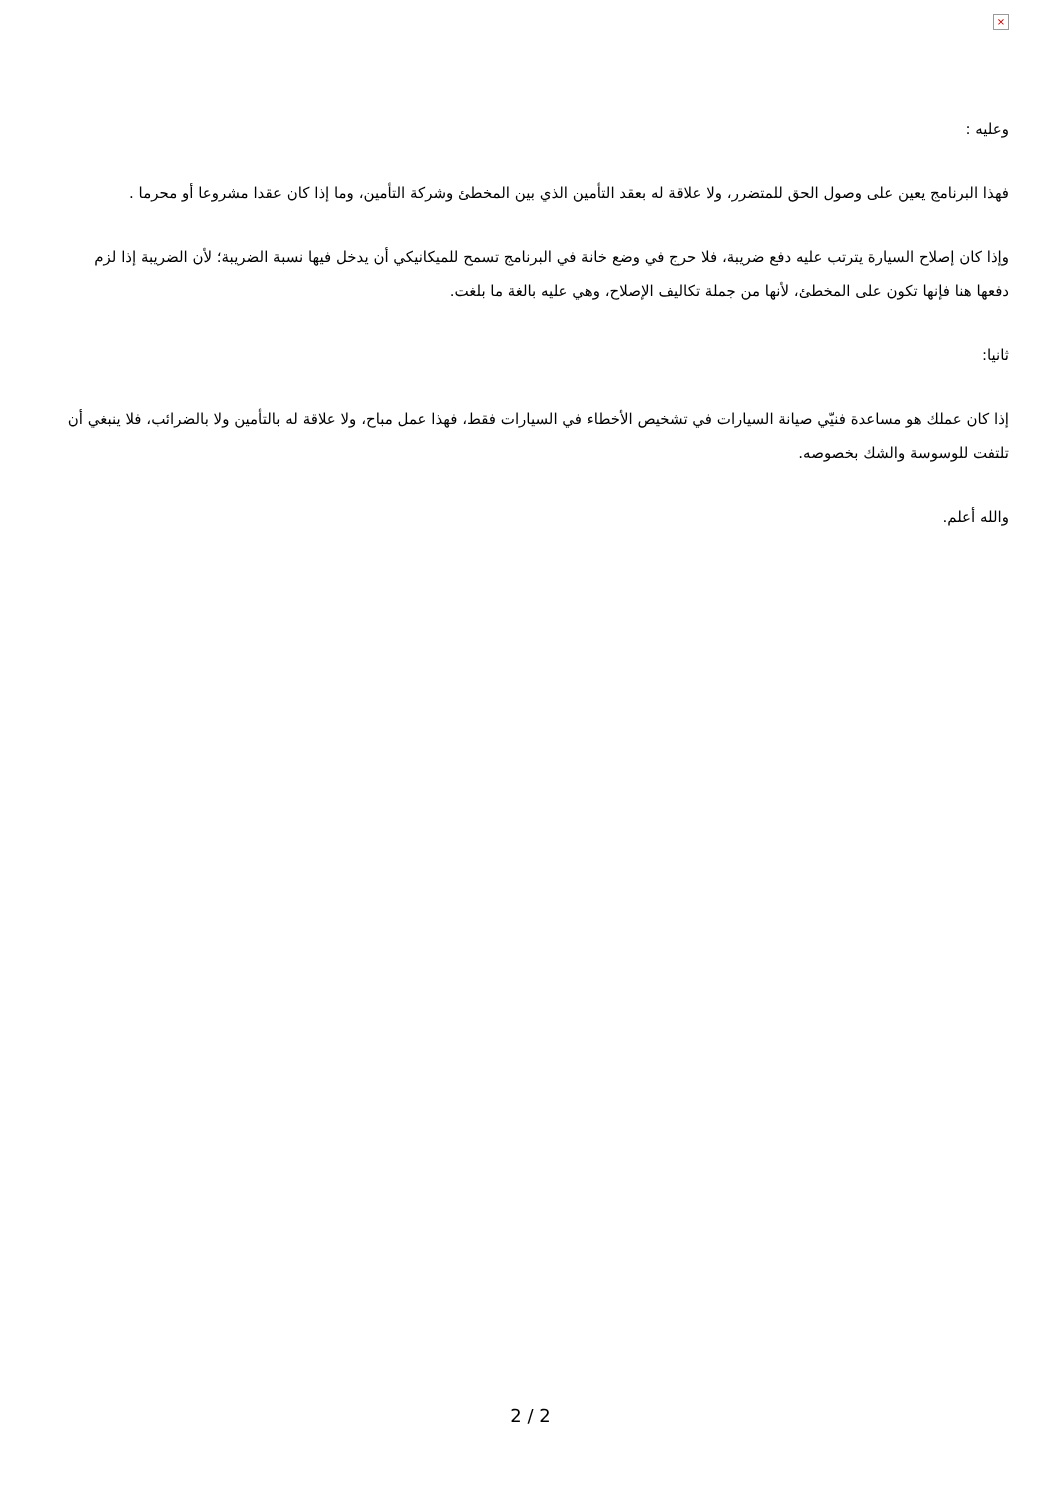×
وعليه :
فهذا البرنامج يعين على وصول الحق للمتضرر، ولا علاقة له بعقد التأمين الذي بين المخطئ وشركة التأمين، وما إذا كان عقدا مشروعا أو محرما .
وإذا كان إصلاح السيارة يترتب عليه دفع ضريبة، فلا حرج في وضع خانة في البرنامج تسمح للميكانيكي أن يدخل فيها نسبة الضريبة؛ لأن الضريبة إذا لزم دفعها هنا فإنها تكون على المخطئ، لأنها من جملة تكاليف الإصلاح، وهي عليه بالغة ما بلغت.
ثانيا:
إذا كان عملك هو مساعدة فنيّي صيانة السيارات في تشخيص الأخطاء في السيارات فقط، فهذا عمل مباح، ولا علاقة له بالتأمين ولا بالضرائب، فلا ينبغي أن تلتفت للوسوسة والشك بخصوصه.
والله أعلم.
2 / 2